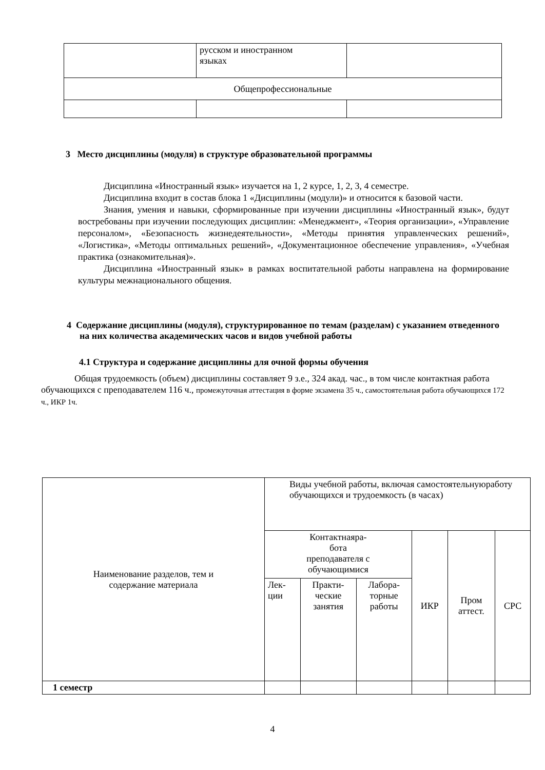| | русском и иностранном языках | |
| Общепрофессиональные | | |
3 Место дисциплины (модуля) в структуре образовательной программы
Дисциплина «Иностранный язык» изучается на 1, 2 курсе, 1, 2, 3, 4 семестре.
Дисциплина входит в состав блока 1 «Дисциплины (модули)» и относится к базовой части.
Знания, умения и навыки, сформированные при изучении дисциплины «Иностранный язык», будут востребованы при изучении последующих дисциплин: «Менеджмент», «Теория организации», «Управление персоналом», «Безопасность жизнедеятельности», «Методы принятия управленческих решений», «Логистика», «Методы оптимальных решений», «Документационное обеспечение управления», «Учебная практика (ознакомительная)».
Дисциплина «Иностранный язык» в рамках воспитательной работы направлена на формирование культуры межнационального общения.
4 Содержание дисциплины (модуля), структурированное по темам (разделам) с указанием отведенного на них количества академических часов и видов учебной работы
4.1 Структура и содержание дисциплины для очной формы обучения
Общая трудоемкость (объем) дисциплины составляет 9 з.е., 324 акад. час., в том числе контактная работа обучающихся с преподавателем 116 ч., промежуточная аттестация в форме экзамена 35 ч., самостоятельная работа обучающихся 172 ч., ИКР 1ч.
| Наименование разделов, тем и содержание материала | Виды учебной работы, включая самостоятельнуюработу обучающихся и трудоемкость (в часах) | | | | | |
| | Контактнаяра- бота преподавателя с обучающимися | | | ИКР | Пром аттест. | СРС |
| | Лек- ции | Практи- ческие занятия | Лабора- торные работы | | | |
| 1 семестр | | | | | | |
4